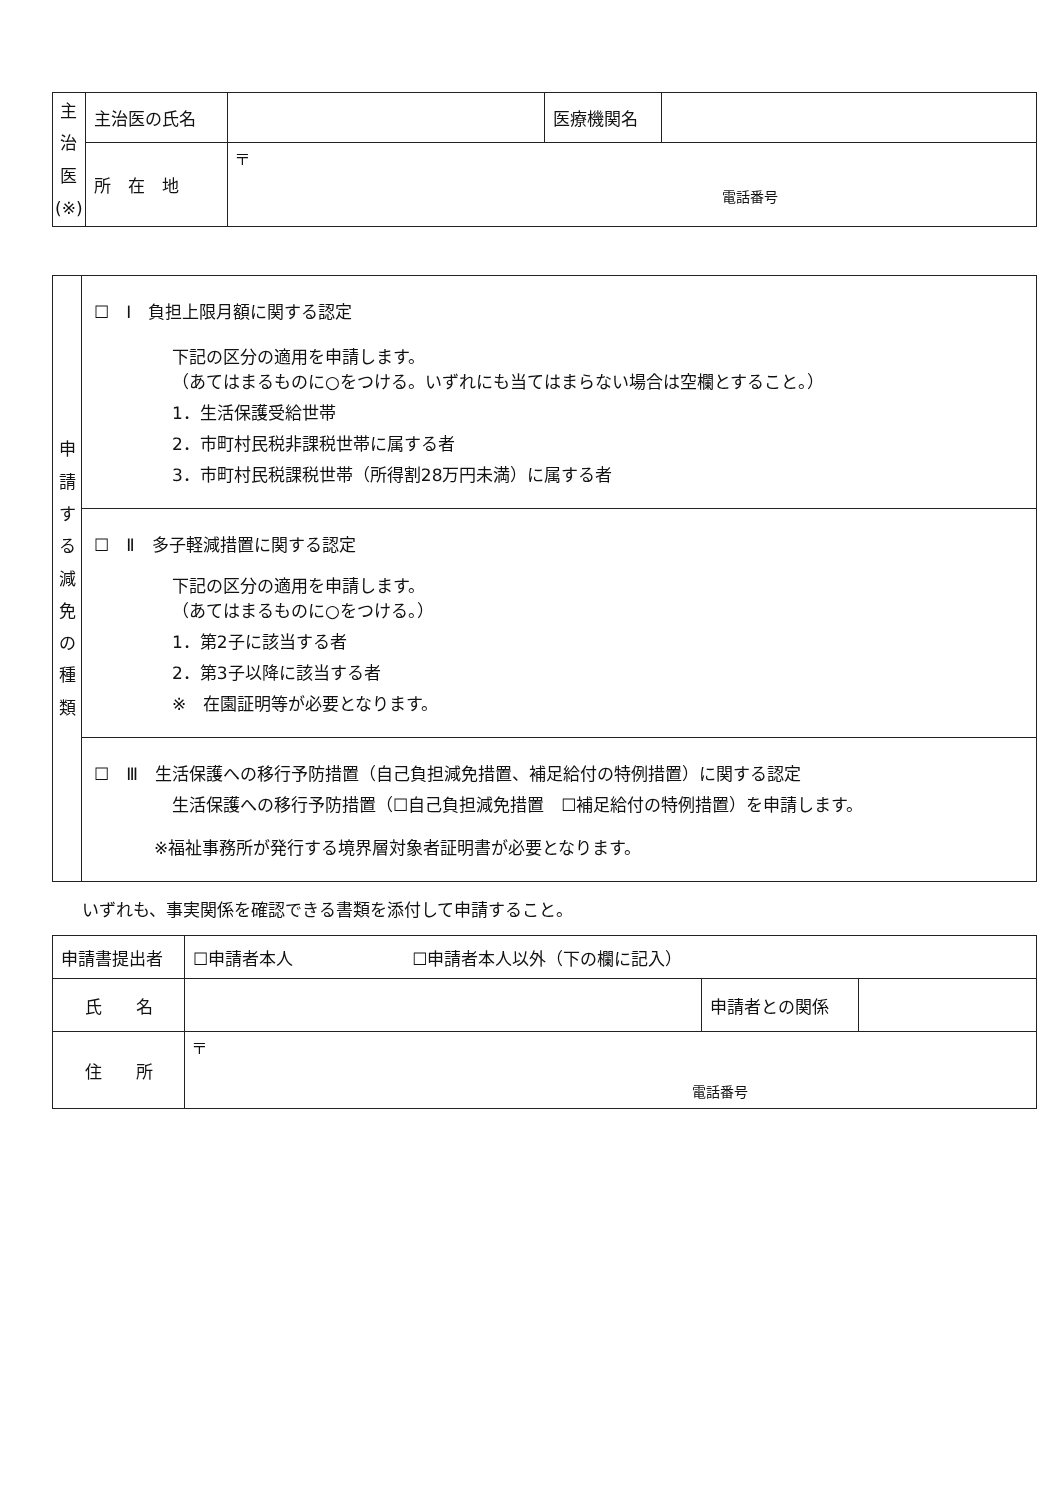| 主 治 医 (※) | 主治医の氏名 | | 医療機関名 | |
| | 所 在 地 | 〒 電話番号 | | |
| 申 請 す る 減 免 の 種 類 | ☐ Ⅰ 負担上限月額に関する認定 下記の区分の適用を申請します。 （あてはまるものに○をつける。いずれにも当てはまらない場合は空欄とすること。） 1．生活保護受給世帯 2．市町村民税非課税世帯に属する者 3．市町村民税課税世帯（所得割28万円未満）に属する者 |
| | ☐ Ⅱ 多子軽減措置に関する認定 下記の区分の適用を申請します。 （あてはまるものに○をつける。） 1．第2子に該当する者 2．第3子以降に該当する者 ※ 在園証明等が必要となります。 |
| | ☐ Ⅲ 生活保護への移行予防措置（自己負担減免措置、補足給付の特例措置）に関する認定 生活保護への移行予防措置（☐自己負担減免措置 ☐補足給付の特例措置）を申請します。 ※福祉事務所が発行する境界層対象者証明書が必要となります。 |
いずれも、事実関係を確認できる書類を添付して申請すること。
| 申請書提出者 | ☐申請者本人 ☐申請者本人以外（下の欄に記入） | | |
| 氏 名 | | 申請者との関係 | |
| 住 所 | 〒 電話番号 | | |